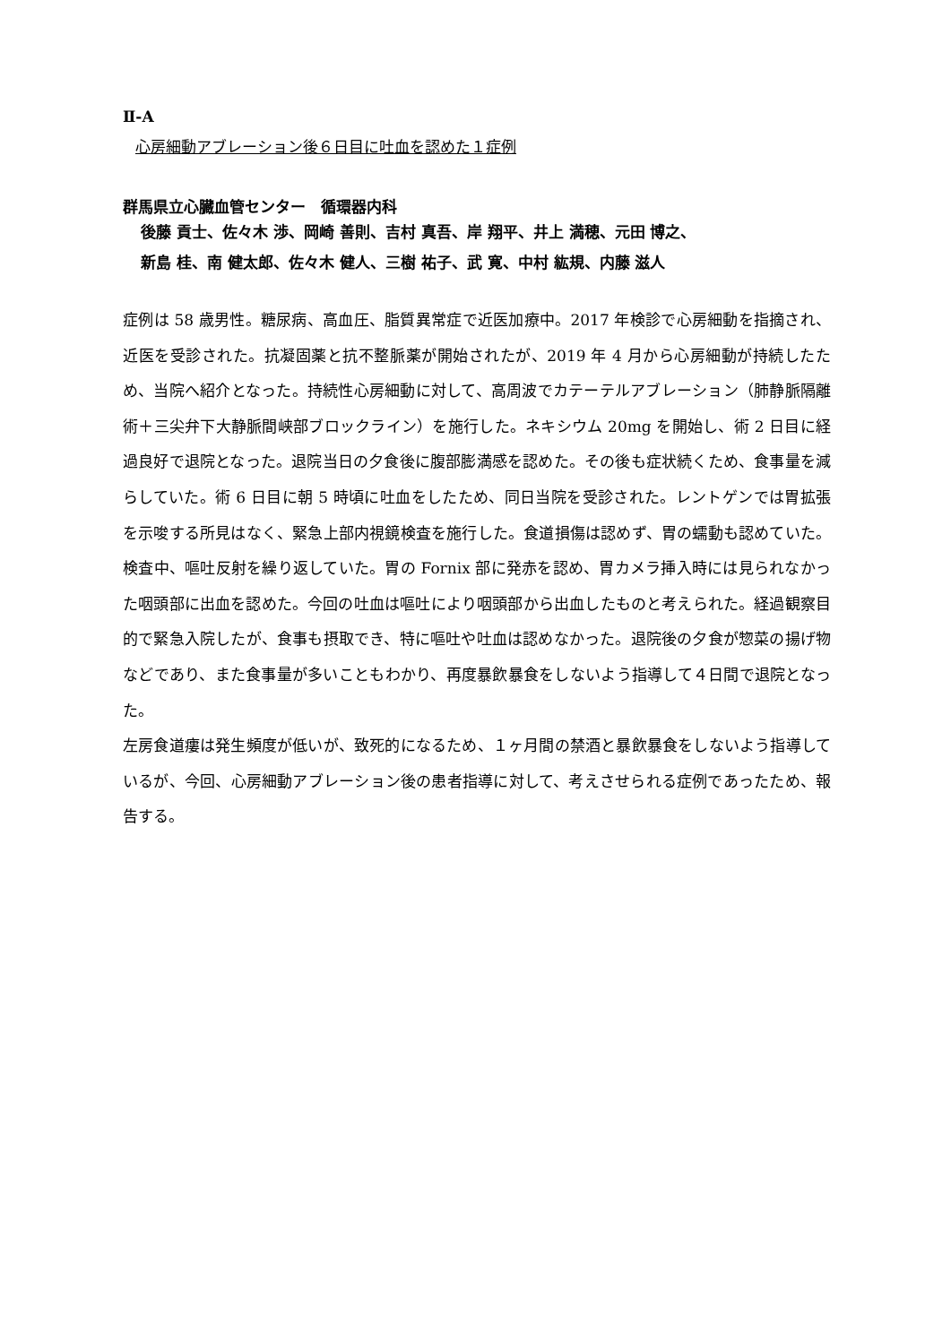Ⅱ-A
心房細動アブレーション後６日目に吐血を認めた１症例
群馬県立心臓血管センター　循環器内科
後藤 貢士、佐々木 渉、岡崎 善則、吉村 真吾、岸 翔平、井上 満穂、元田 博之、
新島 桂、南 健太郎、佐々木 健人、三樹 祐子、武 寛、中村 紘規、内藤 滋人
症例は 58 歳男性。糖尿病、高血圧、脂質異常症で近医加療中。2017 年検診で心房細動を指摘され、近医を受診された。抗凝固薬と抗不整脈薬が開始されたが、2019 年 4 月から心房細動が持続したため、当院へ紹介となった。持続性心房細動に対して、高周波でカテーテルアブレーション（肺静脈隔離術＋三尖弁下大静脈間峡部ブロックライン）を施行した。ネキシウム 20mg を開始し、術 2 日目に経過良好で退院となった。退院当日の夕食後に腹部膨満感を認めた。その後も症状続くため、食事量を減らしていた。術 6 日目に朝 5 時頃に吐血をしたため、同日当院を受診された。レントゲンでは胃拡張を示唆する所見はなく、緊急上部内視鏡検査を施行した。食道損傷は認めず、胃の蠕動も認めていた。検査中、嘔吐反射を繰り返していた。胃の Fornix 部に発赤を認め、胃カメラ挿入時には見られなかった咽頭部に出血を認めた。今回の吐血は嘔吐により咽頭部から出血したものと考えられた。経過観察目的で緊急入院したが、食事も摂取でき、特に嘔吐や吐血は認めなかった。退院後の夕食が惣菜の揚げ物などであり、また食事量が多いこともわかり、再度暴飲暴食をしないよう指導して４日間で退院となった。
左房食道瘻は発生頻度が低いが、致死的になるため、１ヶ月間の禁酒と暴飲暴食をしないよう指導しているが、今回、心房細動アブレーション後の患者指導に対して、考えさせられる症例であったため、報告する。